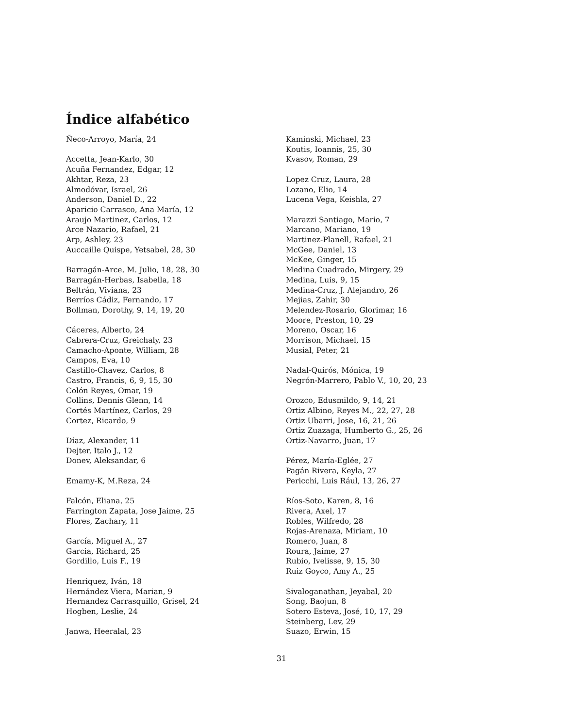Índice alfabético
Ñeco-Arroyo, María, 24
Accetta, Jean-Karlo, 30
Acuña Fernandez, Edgar, 12
Akhtar, Reza, 23
Almodóvar, Israel, 26
Anderson, Daniel D., 22
Aparicio Carrasco, Ana María, 12
Araujo Martinez, Carlos, 12
Arce Nazario, Rafael, 21
Arp, Ashley, 23
Auccaille Quispe, Yetsabel, 28, 30
Barragán-Arce, M. Julio, 18, 28, 30
Barragán-Herbas, Isabella, 18
Beltrán, Viviana, 23
Berríos Cádiz, Fernando, 17
Bollman, Dorothy, 9, 14, 19, 20
Cáceres, Alberto, 24
Cabrera-Cruz, Greichaly, 23
Camacho-Aponte, William, 28
Campos, Eva, 10
Castillo-Chavez, Carlos, 8
Castro, Francis, 6, 9, 15, 30
Colón Reyes, Omar, 19
Collins, Dennis Glenn, 14
Cortés Martínez, Carlos, 29
Cortez, Ricardo, 9
Díaz, Alexander, 11
Dejter, Italo J., 12
Donev, Aleksandar, 6
Emamy-K, M.Reza, 24
Falcón, Eliana, 25
Farrington Zapata, Jose Jaime, 25
Flores, Zachary, 11
García, Miguel A., 27
Garcia, Richard, 25
Gordillo, Luis F., 19
Henriquez, Iván, 18
Hernández Viera, Marian, 9
Hernandez Carrasquillo, Grisel, 24
Hogben, Leslie, 24
Janwa, Heeralal, 23
Kaminski, Michael, 23
Koutis, Ioannis, 25, 30
Kvasov, Roman, 29
Lopez Cruz, Laura, 28
Lozano, Elio, 14
Lucena Vega, Keishla, 27
Marazzi Santiago, Mario, 7
Marcano, Mariano, 19
Martinez-Planell, Rafael, 21
McGee, Daniel, 13
McKee, Ginger, 15
Medina Cuadrado, Mirgery, 29
Medina, Luis, 9, 15
Medina-Cruz, J. Alejandro, 26
Mejias, Zahir, 30
Melendez-Rosario, Glorimar, 16
Moore, Preston, 10, 29
Moreno, Oscar, 16
Morrison, Michael, 15
Musial, Peter, 21
Nadal-Quirós, Mónica, 19
Negrón-Marrero, Pablo V., 10, 20, 23
Orozco, Edusmildo, 9, 14, 21
Ortiz Albino, Reyes M., 22, 27, 28
Ortiz Ubarri, Jose, 16, 21, 26
Ortiz Zuazaga, Humberto G., 25, 26
Ortiz-Navarro, Juan, 17
Pérez, María-Eglée, 27
Pagán Rivera, Keyla, 27
Pericchi, Luis Rául, 13, 26, 27
Ríos-Soto, Karen, 8, 16
Rivera, Axel, 17
Robles, Wilfredo, 28
Rojas-Arenaza, Miriam, 10
Romero, Juan, 8
Roura, Jaime, 27
Rubio, Ivelisse, 9, 15, 30
Ruiz Goyco, Amy A., 25
Sivaloganathan, Jeyabal, 20
Song, Baojun, 8
Sotero Esteva, José, 10, 17, 29
Steinberg, Lev, 29
Suazo, Erwin, 15
31